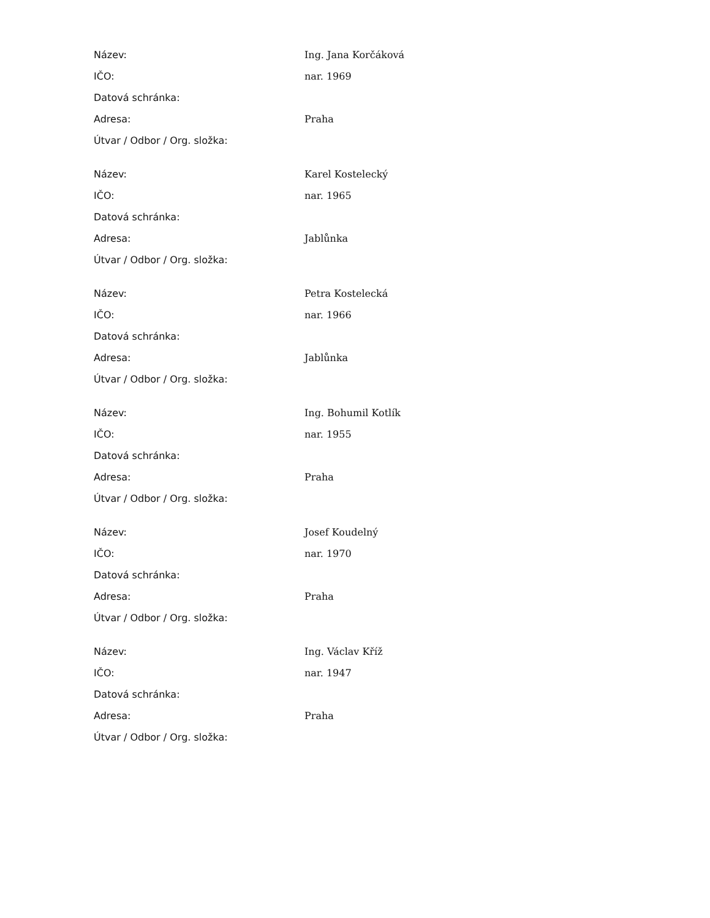| Název: | Ing. Jana Korčáková |
| IČO: | nar. 1969 |
| Datová schránka: | |
| Adresa: | Praha |
| Útvar / Odbor / Org. složka: | |
| Název: | Karel Kostelecký |
| IČO: | nar. 1965 |
| Datová schránka: | |
| Adresa: | Jablůnka |
| Útvar / Odbor / Org. složka: | |
| Název: | Petra Kostelecká |
| IČO: | nar. 1966 |
| Datová schránka: | |
| Adresa: | Jablůnka |
| Útvar / Odbor / Org. složka: | |
| Název: | Ing. Bohumil Kotlík |
| IČO: | nar. 1955 |
| Datová schránka: | |
| Adresa: | Praha |
| Útvar / Odbor / Org. složka: | |
| Název: | Josef Koudelný |
| IČO: | nar. 1970 |
| Datová schránka: | |
| Adresa: | Praha |
| Útvar / Odbor / Org. složka: | |
| Název: | Ing. Václav Kříž |
| IČO: | nar. 1947 |
| Datová schránka: | |
| Adresa: | Praha |
| Útvar / Odbor / Org. složka: | |